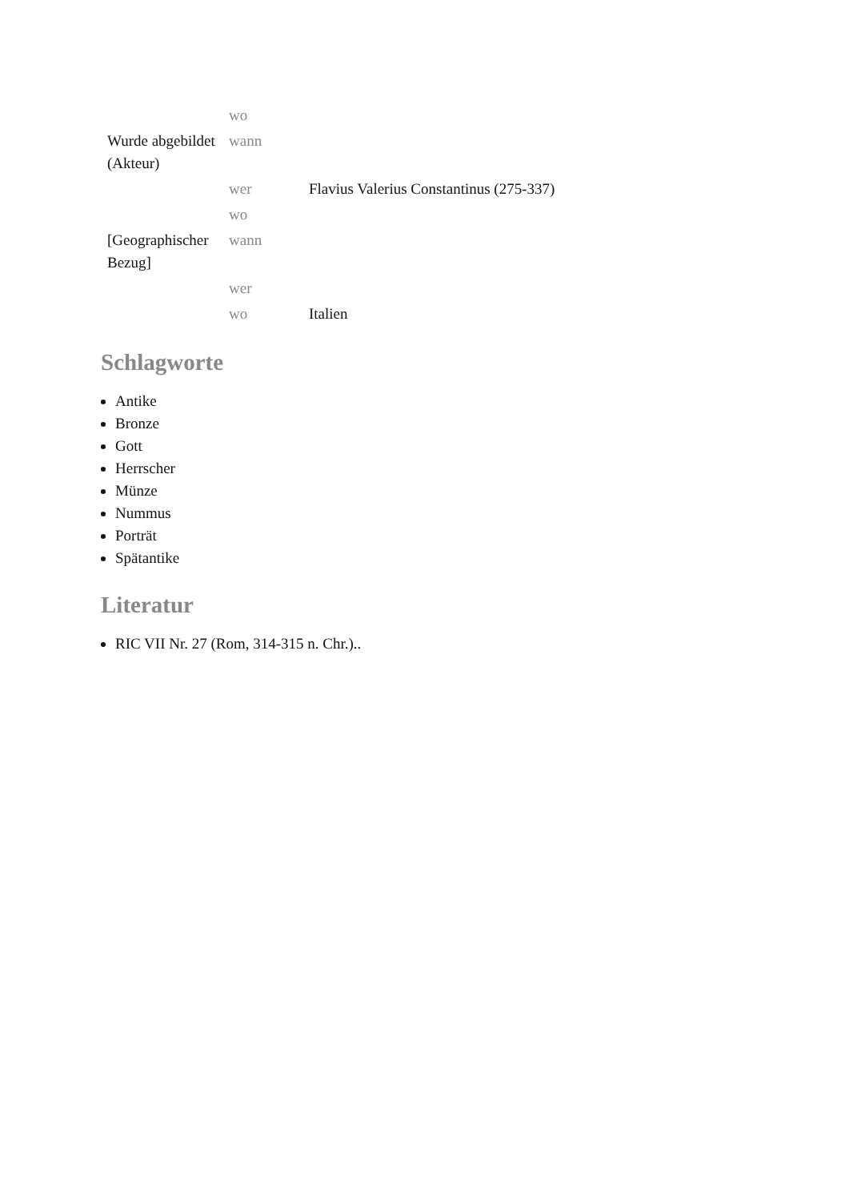| Wurde abgebildet (Akteur) | wo | |
| | wann | |
| | wer | Flavius Valerius Constantinus (275-337) |
| | wo | |
| [Geographischer Bezug] | wann | |
| | wer | |
| | wo | Italien |
Schlagworte
Antike
Bronze
Gott
Herrscher
Münze
Nummus
Porträt
Spätantike
Literatur
RIC VII Nr. 27 (Rom, 314-315 n. Chr.)..